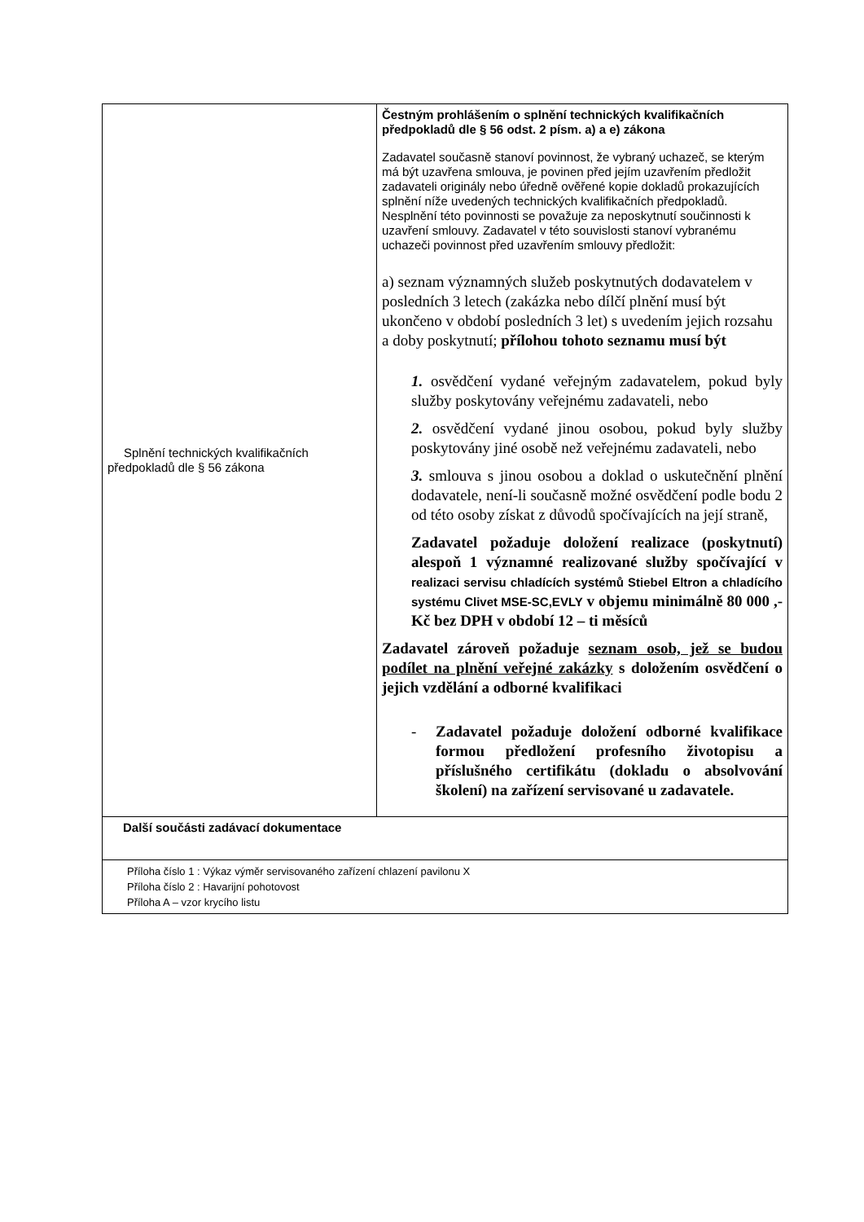| Splnění technických kvalifikačních předpokladů dle § 56 zákona | Čestným prohlášením o splnění technických kvalifikačních předpokladů dle § 56 odst. 2 písm. a) a e) zákona Zadavatel současně stanoví povinnost, že vybraný uchazeč, se kterým má být uzavřena smlouva, je povinen před jejím uzavřením předložit zadavateli originály nebo úředně ověřené kopie dokladů prokazujících splnění níže uvedených technických kvalifikačních předpokladů. Nesplnění této povinnosti se považuje za neposkytnutí součinnosti k uzavření smlouvy. Zadavatel v této souvislosti stanoví vybranému uchazeči povinnost před uzavřením smlouvy předložit: a) seznam významných služeb poskytnutých dodavatelem v posledních 3 letech (zakázka nebo dílčí plnění musí být ukončeno v období posledních 3 let) s uvedením jejich rozsahu a doby poskytnutí; přílohou tohoto seznamu musí být 1. osvědčení vydané veřejným zadavatelem, pokud byly služby poskytovány veřejnému zadavateli, nebo 2. osvědčení vydané jinou osobou, pokud byly služby poskytovány jiné osobě než veřejnému zadavateli, nebo 3. smlouva s jinou osobou a doklad o uskutečnění plnění dodavatele, není-li současně možné osvědčení podle bodu 2 od této osoby získat z důvodů spočívajících na její straně, Zadavatel požaduje doložení realizace (poskytnutí) alespoň 1 významné realizované služby spočívající v realizaci servisu chladících systémů Stiebel Eltron a chladícího systému Clivet MSE-SC,EVLY v objemu minimálně 80 000 ,- Kč bez DPH v období 12 – ti měsíců Zadavatel zároveň požaduje seznam osob, jež se budou podílet na plnění veřejné zakázky s doložením osvědčení o jejich vzdělání a odborné kvalifikaci - Zadavatel požaduje doložení odborné kvalifikace formou předložení profesního životopisu a příslušného certifikátu (dokladu o absolvování školení) na zařízení servisované u zadavatele. |
| Další součásti zadávací dokumentace | |
| Příloha číslo 1 : Výkaz výměr servisovaného zařízení chlazení pavilonu X Příloha číslo 2 : Havarijní pohotovost Příloha A – vzor krycího listu | |